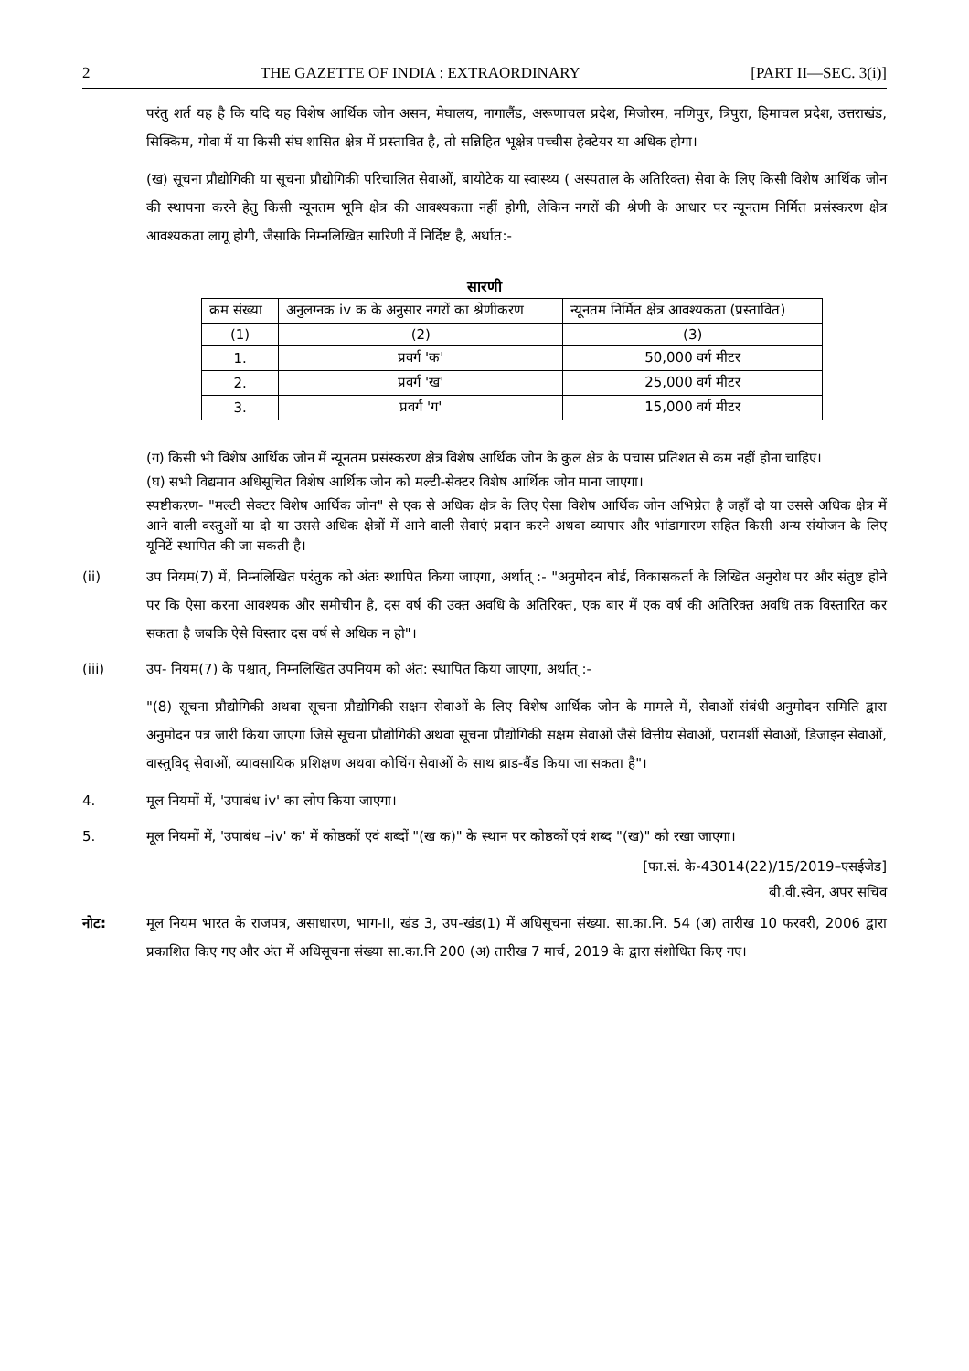2 THE GAZETTE OF INDIA : EXTRAORDINARY [PART II—SEC. 3(i)]
परंतु शर्त यह है कि यदि यह विशेष आर्थिक जोन असम, मेघालय, नागालैंड, अरूणाचल प्रदेश, मिजोरम, मणिपुर, त्रिपुरा, हिमाचल प्रदेश, उत्तराखंड, सिक्किम, गोवा में या किसी संघ शासित क्षेत्र में प्रस्तावित है, तो सन्निहित भूक्षेत्र पच्चीस हेक्टेयर या अधिक होगा।
(ख) सूचना प्रौद्योगिकी या सूचना प्रौद्योगिकी परिचालित सेवाओं, बायोटेक या स्वास्थ्य ( अस्पताल के अतिरिक्त) सेवा के लिए किसी विशेष आर्थिक जोन की स्थापना करने हेतु किसी न्यूनतम भूमि क्षेत्र की आवश्यकता नहीं होगी, लेकिन नगरों की श्रेणी के आधार पर न्यूनतम निर्मित प्रसंस्करण क्षेत्र आवश्यकता लागू होगी, जैसाकि निम्नलिखित सारिणी में निर्दिष्ट है, अर्थात:-
सारणी
| क्रम संख्या | अनुलग्नक iv क के अनुसार नगरों का श्रेणीकरण | न्यूनतम निर्मित क्षेत्र आवश्यकता (प्रस्तावित) |
| --- | --- | --- |
| (1) | (2) | (3) |
| 1. | प्रवर्ग 'क' | 50,000 वर्ग मीटर |
| 2. | प्रवर्ग 'ख' | 25,000 वर्ग मीटर |
| 3. | प्रवर्ग 'ग' | 15,000 वर्ग मीटर |
(ग) किसी भी विशेष आर्थिक जोन में न्यूनतम प्रसंस्करण क्षेत्र विशेष आर्थिक जोन के कुल क्षेत्र के पचास प्रतिशत से कम नहीं होना चाहिए।
(घ) सभी विद्यमान अधिसूचित विशेष आर्थिक जोन को मल्टी-सेक्टर विशेष आर्थिक जोन माना जाएगा।
स्पष्टीकरण- "मल्टी सेक्टर विशेष आर्थिक जोन" से एक से अधिक क्षेत्र के लिए ऐसा विशेष आर्थिक जोन अभिप्रेत है जहाँ दो या उससे अधिक क्षेत्र में आने वाली वस्तुओं या दो या उससे अधिक क्षेत्रों में आने वाली सेवाएं प्रदान करने अथवा व्यापार और भांडागारण सहित किसी अन्य संयोजन के लिए यूनिटें स्थापित की जा सकती है।
(ii) उप नियम(7) में, निम्नलिखित परंतुक को अंतः स्थापित किया जाएगा, अर्थात् :- "अनुमोदन बोर्ड, विकासकर्ता के लिखित अनुरोध पर और संतुष्ट होने पर कि ऐसा करना आवश्यक और समीचीन है, दस वर्ष की उक्त अवधि के अतिरिक्त, एक बार में एक वर्ष की अतिरिक्त अवधि तक विस्तारित कर सकता है जबकि ऐसे विस्तार दस वर्ष से अधिक न हो"।
(iii) उप- नियम(7) के पश्चात्, निम्नलिखित उपनियम को अंत: स्थापित किया जाएगा, अर्थात् :-
"(8) सूचना प्रौद्योगिकी अथवा सूचना प्रौद्योगिकी सक्षम सेवाओं के लिए विशेष आर्थिक जोन के मामले में, सेवाओं संबंधी अनुमोदन समिति द्वारा अनुमोदन पत्र जारी किया जाएगा जिसे सूचना प्रौद्योगिकी अथवा सूचना प्रौद्योगिकी सक्षम सेवाओं जैसे वित्तीय सेवाओं, परामर्शी सेवाओं, डिजाइन सेवाओं, वास्तुविद् सेवाओं, व्यावसायिक प्रशिक्षण अथवा कोचिंग सेवाओं के साथ ब्राड-बैंड किया जा सकता है"।
4. मूल नियमों में, 'उपाबंध iv' का लोप किया जाएगा।
5. मूल नियमों में, 'उपाबंध –iv' क' में कोष्ठकों एवं शब्दों "(ख क)" के स्थान पर कोष्ठकों एवं शब्द "(ख)" को रखा जाएगा।
[फा.सं. के-43014(22)/15/2019–एसईजेड]
बी.वी.स्वेन, अपर सचिव
नोट: मूल नियम भारत के राजपत्र, असाधारण, भाग-II, खंड 3, उप-खंड(1) में अधिसूचना संख्या. सा.का.नि. 54 (अ) तारीख 10 फरवरी, 2006 द्वारा प्रकाशित किए गए और अंत में अधिसूचना संख्या सा.का.नि 200 (अ) तारीख 7 मार्च, 2019 के द्वारा संशोधित किए गए।